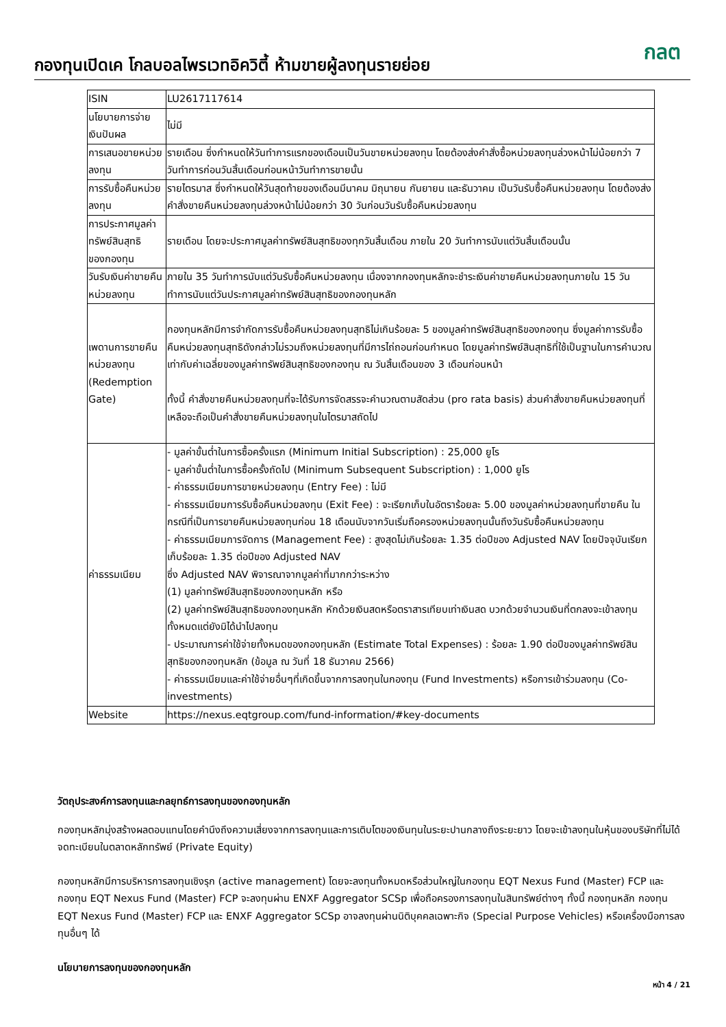กองทุนเปิดเค โกลบอลไพรเวทอิควิตี้ ห้ามขายผู้ลงทุนรายย่อย
กลต
| ISIN | LU2617117614 |
| นโยบายการจ่ายเงินปันผล | ไม่มี |
| การเสนอขายหน่วยลงทุน | รายเดือน ซึ่งกำหนดให้วันทำการแรกของเดือนเป็นวันขายหน่วยลงทุน โดยต้องส่งคำสั่งซื้อหน่วยลงทุนล่วงหน้าไม่น้อยกว่า 7 วันทำการก่อนวันสิ้นเดือนก่อนหน้าวันทำการขายนั้น |
| การรับซื้อคืนหน่วยลงทุน | รายไตรมาส ซึ่งกำหนดให้วันสุดท้ายของเดือนมีนาคม มิถุนายน กันยายน และธันวาคม เป็นวันรับซื้อคืนหน่วยลงทุน โดยต้องส่งคำสั่งขายคืนหน่วยลงทุนล่วงหน้าไม่น้อยกว่า 30 วันก่อนวันรับซื้อคืนหน่วยลงทุน |
| การประกาศมูลค่าทรัพย์สินสุทธิของกองทุน | รายเดือน โดยจะประกาศมูลค่าทรัพย์สินสุทธิของทุกวันสิ้นเดือน ภายใน 20 วันทำการนับแต่วันสิ้นเดือนนั้น |
| วันรับเงินค่าขายคืนหน่วยลงทุน | ภายใน 35 วันทำการนับแต่วันรับซื้อคืนหน่วยลงทุน เนื่องจากกองทุนหลักจะชำระเงินค่าขายคืนหน่วยลงทุนภายใน 15 วันทำการนับแต่วันประกาศมูลค่าทรัพย์สินสุทธิของกองทุนหลัก |
| เพดานการขายคืนหน่วยลงทุน (Redemption Gate) | กองทุนหลักมีการจำกัดการรับซื้อคืนหน่วยลงทุนสุทธิไม่เกินร้อยละ 5 ของมูลค่าทรัพย์สินสุทธิของกองทุน ซึ่งมูลค่าการรับซื้อคืนหน่วยลงทุนสุทธิดังกล่าวไม่รวมถึงหน่วยลงทุนที่มีการไถ่ถอนก่อนกำหนด โดยมูลค่าทรัพย์สินสุทธิที่ใช้เป็นฐานในการคำนวณเท่ากับค่าเฉลี่ยของมูลค่าทรัพย์สินสุทธิของกองทุน ณ วันสิ้นเดือนของ 3 เดือนก่อนหน้า ทั้งนี้ คำสั่งขายคืนหน่วยลงทุนที่จะได้รับการจัดสรรจะคำนวณตามสัดส่วน (pro rata basis) ส่วนคำสั่งขายคืนหน่วยลงทุนที่เหลือจะถือเป็นคำสั่งขายคืนหน่วยลงทุนในไตรมาสถัดไป |
| ค่าธรรมเนียม | - มูลค่าขั้นต่ำในการซื้อครั้งแรก (Minimum Initial Subscription) : 25,000 ยูโร - มูลค่าขั้นต่ำในการซื้อครั้งถัดไป (Minimum Subsequent Subscription) : 1,000 ยูโร - ค่าธรรมเนียมการขายหน่วยลงทุน (Entry Fee) : ไม่มี - ค่าธรรมเนียมการรับซื้อคืนหน่วยลงทุน (Exit Fee) : จะเรียกเก็บในอัตราร้อยละ 5.00 ของมูลค่าหน่วยลงทุนที่ขายคืน ในกรณีที่เป็นการขายคืนหน่วยลงทุนก่อน 18 เดือนนับจากวันเริ่มถือครองหน่วยลงทุนนั้นถึงวันรับซื้อคืนหน่วยลงทุน - ค่าธรรมเนียมการจัดการ (Management Fee) : สูงสุดไม่เกินร้อยละ 1.35 ต่อปีของ Adjusted NAV โดยปัจจุบันเรียกเก็บร้อยละ 1.35 ต่อปีของ Adjusted NAV ซึ่ง Adjusted NAV พิจารณาจากมูลค่าที่มากกว่าระหว่าง (1) มูลค่าทรัพย์สินสุทธิของกองทุนหลัก หรือ (2) มูลค่าทรัพย์สินสุทธิของกองทุนหลัก หักด้วยเงินสดหรือตราสารเทียบเท่าเงินสด บวกด้วยจำนวนเงินที่ตกลงจะเข้าลงทุนทั้งหมดแต่ยังมิได้นำไปลงทุน - ประมาณการค่าใช้จ่ายทั้งหมดของกองทุนหลัก (Estimate Total Expenses) : ร้อยละ 1.90 ต่อปีของมูลค่าทรัพย์สินสุทธิของกองทุนหลัก (ข้อมูล ณ วันที่ 18 ธันวาคม 2566) - ค่าธรรมเนียมและค่าใช้จ่ายอื่นๆที่เกิดขึ้นจากการลงทุนในกองทุน (Fund Investments) หรือการเข้าร่วมลงทุน (Co-investments) |
| Website | https://nexus.eqtgroup.com/fund-information/#key-documents |
วัตถุประสงค์การลงทุนและกลยุทธ์การลงทุนของกองทุนหลัก
กองทุนหลักมุ่งสร้างผลตอบแทนโดยคำนึงถึงความเสี่ยงจากการลงทุนและการเติบโตของเงินทุนในระยะปานกลางถึงระยะยาว โดยจะเข้าลงทุนในหุ้นของบริษัทที่ไม่ได้จดทะเบียนในตลาดหลักทรัพย์ (Private Equity)
กองทุนหลักมีการบริหารการลงทุนเชิงรุก (active management) โดยจะลงทุนทั้งหมดหรือส่วนใหญ่ในกองทุน EQT Nexus Fund (Master) FCP และกองทุน EQT Nexus Fund (Master) FCP จะลงทุนผ่าน ENXF Aggregator SCSp เพื่อถือครองการลงทุนในสินทรัพย์ต่างๆ ทั้งนี้ กองทุนหลัก กองทุน EQT Nexus Fund (Master) FCP และ ENXF Aggregator SCSp อาจลงทุนผ่านนิติบุคคลเฉพาะกิจ (Special Purpose Vehicles) หรือเครื่องมือการลงทุนอื่นๆ ได้
นโยบายการลงทุนของกองทุนหลัก
หน้า 4 / 21